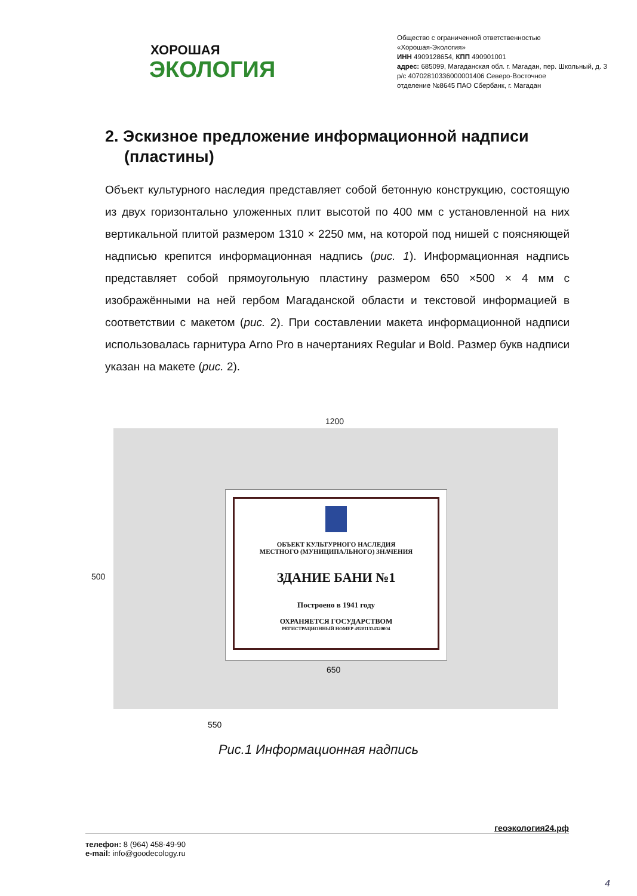ХОРОШАЯ
ЭКОЛОГИЯ
Общество с ограниченной ответственностью
«Хорошая-Экология»
ИНН 4909128654, КПП 490901001
адрес: 685099, Магаданская обл. г. Магадан, пер. Школьный, д. 3
р/с 40702810336000001406 Северо-Восточное
отделение №8645 ПАО Сбербанк, г. Магадан
2. Эскизное предложение информационной надписи (пластины)
Объект культурного наследия представляет собой бетонную конструкцию, состоящую из двух горизонтально уложенных плит высотой по 400 мм с установленной на них вертикальной плитой размером 1310 × 2250 мм, на которой под нишей с поясняющей надписью крепится информационная надпись (рис. 1). Информационная надпись представляет собой прямоугольную пластину размером 650 ×500 × 4 мм с изображёнными на ней гербом Магаданской области и текстовой информацией в соответствии с макетом (рис. 2). При составлении макета информационной надписи использовалась гарнитура Arno Pro в начертаниях Regular и Bold. Размер букв надписи указан на макете (рис. 2).
1200
500
ОБЪЕКТ КУЛЬТУРНОГО НАСЛЕДИЯ
МЕСТНОГО (МУНИЦИПАЛЬНОГО) ЗНАЧЕНИЯ
ЗДАНИЕ БАНИ №1
Построено в 1941 году
ОХРАНЯЕТСЯ ГОСУДАРСТВОМ
РЕГИСТРАЦИОННЫЙ НОМЕР 492011334320004
650
550
Рис.1 Информационная надпись
геоэкология24.рф
телефон: 8 (964) 458-49-90
e-mail: info@goodecology.ru
4